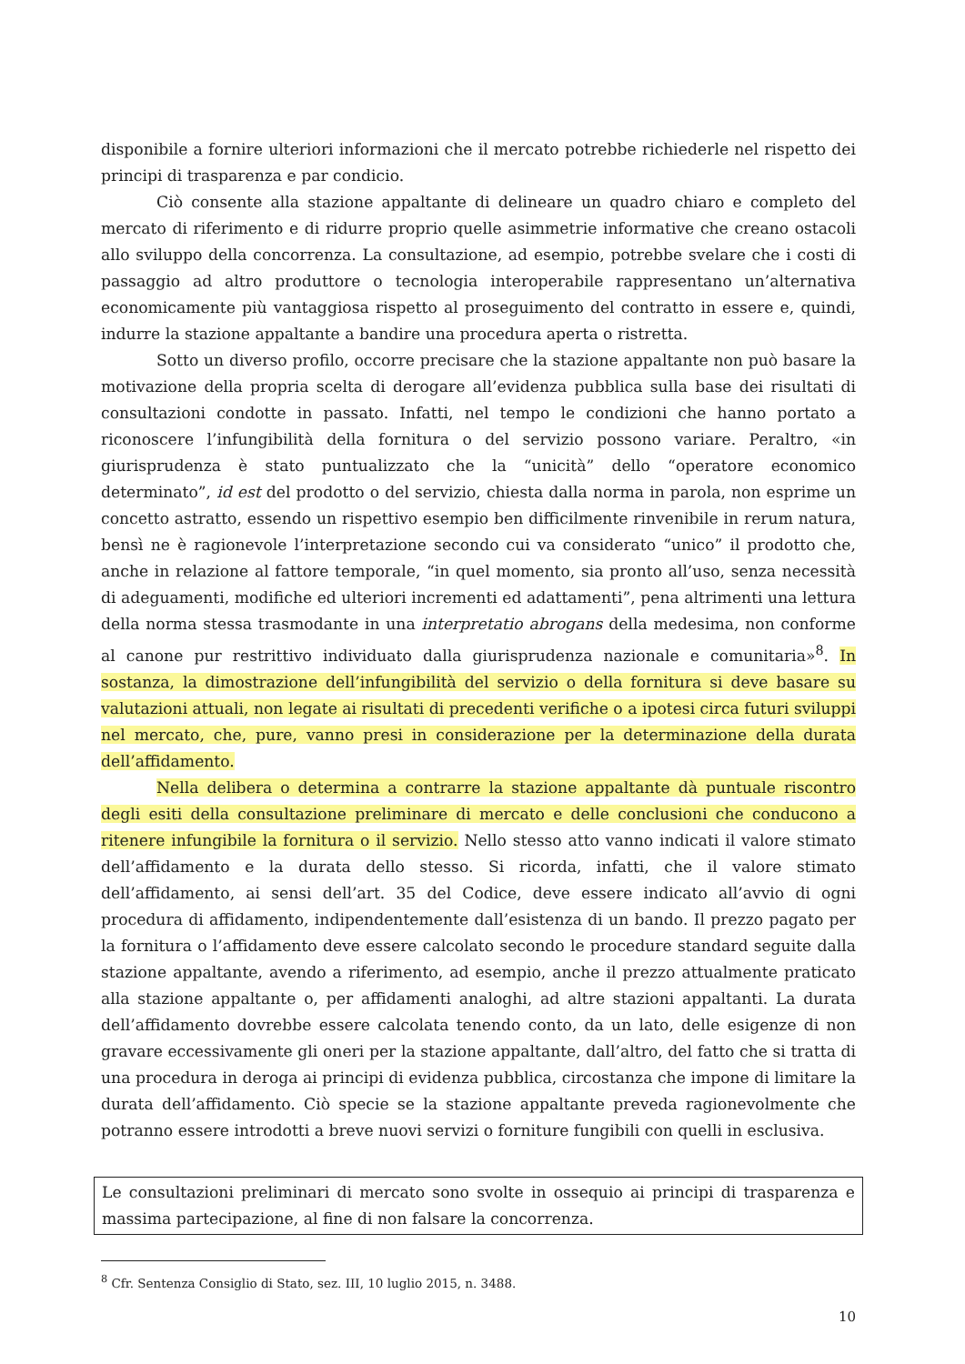disponibile a fornire ulteriori informazioni che il mercato potrebbe richiederle nel rispetto dei principi di trasparenza e par condicio.
Ciò consente alla stazione appaltante di delineare un quadro chiaro e completo del mercato di riferimento e di ridurre proprio quelle asimmetrie informative che creano ostacoli allo sviluppo della concorrenza. La consultazione, ad esempio, potrebbe svelare che i costi di passaggio ad altro produttore o tecnologia interoperabile rappresentano un’alternativa economicamente più vantaggiosa rispetto al proseguimento del contratto in essere e, quindi, indurre la stazione appaltante a bandire una procedura aperta o ristretta.
Sotto un diverso profilo, occorre precisare che la stazione appaltante non può basare la motivazione della propria scelta di derogare all’evidenza pubblica sulla base dei risultati di consultazioni condotte in passato. Infatti, nel tempo le condizioni che hanno portato a riconoscere l’infungibilità della fornitura o del servizio possono variare. Peraltro, «in giurisprudenza è stato puntualizzato che la “unicità” dello “operatore economico determinato”, id est del prodotto o del servizio, chiesta dalla norma in parola, non esprime un concetto astratto, essendo un rispettivo esempio ben difficilmente rinvenibile in rerum natura, bensì ne è ragionevole l’interpretazione secondo cui va considerato “unico” il prodotto che, anche in relazione al fattore temporale, “in quel momento, sia pronto all’uso, senza necessità di adeguamenti, modifiche ed ulteriori incrementi ed adattamenti”, pena altrimenti una lettura della norma stessa trasmodante in una interpretatio abrogans della medesima, non conforme al canone pur restrittivo individuato dalla giurisprudenza nazionale e comunitaria»<sup>8</sup>. In sostanza, la dimostrazione dell’infungibilità del servizio o della fornitura si deve basare su valutazioni attuali, non legate ai risultati di precedenti verifiche o a ipotesi circa futuri sviluppi nel mercato, che, pure, vanno presi in considerazione per la determinazione della durata dell’affidamento.
Nella delibera o determina a contrarre la stazione appaltante dà puntuale riscontro degli esiti della consultazione preliminare di mercato e delle conclusioni che conducono a ritenere infungibile la fornitura o il servizio. Nello stesso atto vanno indicati il valore stimato dell’affidamento e la durata dello stesso. Si ricorda, infatti, che il valore stimato dell’affidamento, ai sensi dell’art. 35 del Codice, deve essere indicato all’avvio di ogni procedura di affidamento, indipendentemente dall’esistenza di un bando. Il prezzo pagato per la fornitura o l’affidamento deve essere calcolato secondo le procedure standard seguite dalla stazione appaltante, avendo a riferimento, ad esempio, anche il prezzo attualmente praticato alla stazione appaltante o, per affidamenti analoghi, ad altre stazioni appaltanti. La durata dell’affidamento dovrebbe essere calcolata tenendo conto, da un lato, delle esigenze di non gravare eccessivamente gli oneri per la stazione appaltante, dall’altro, del fatto che si tratta di una procedura in deroga ai principi di evidenza pubblica, circostanza che impone di limitare la durata dell’affidamento. Ciò specie se la stazione appaltante preveda ragionevolmente che potranno essere introdotti a breve nuovi servizi o forniture fungibili con quelli in esclusiva.
Le consultazioni preliminari di mercato sono svolte in ossequio ai principi di trasparenza e massima partecipazione, al fine di non falsare la concorrenza.
<sup>8</sup> Cfr. Sentenza Consiglio di Stato, sez. III, 10 luglio 2015, n. 3488.
10